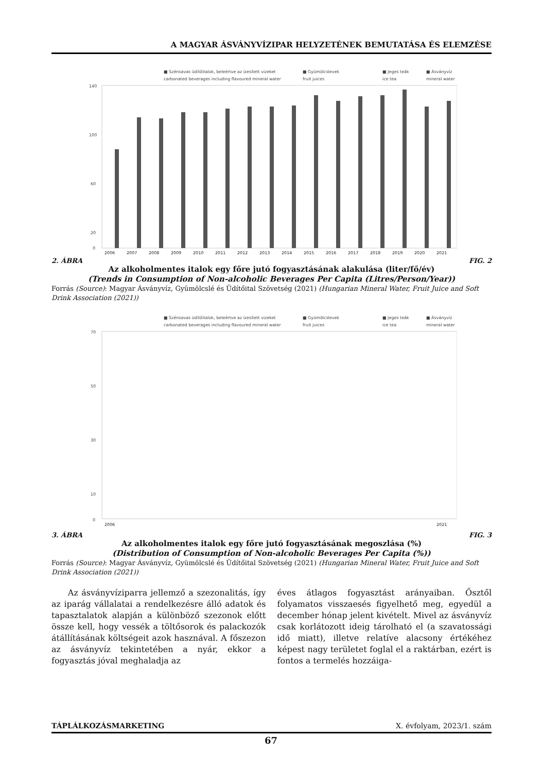A MAGYAR ÁSVÁNYVÍZIPAR HELYZETÉNEK BEMUTATÁSA ÉS ELEMZÉSE
■ Szénsavas üdítőitalok, beleértve az ízesített vizeket
■ Gyümölcslevek
■ Jeges teák
■ Ásványvíz
carbonated beverages including flavoured mineral water
fruit juices
ice tea
mineral water
140
100
60
20
0
2006
2007
2008
2009
2010
2011
2012
2013
2014
2015
2016
2017
2018
2019
2020
2021
2. ÁBRA FIG. 2
Az alkoholmentes italok egy főre jutó fogyasztásának alakulása (liter/fő/év)
(Trends in Consumption of Non-alcoholic Beverages Per Capita (Litres/Person/Year))
Forrás (Source): Magyar Ásványvíz, Gyümölcslé és Üdítőital Szövetség (2021) (Hungarian Mineral Water, Fruit Juice and Soft Drink Association (2021))
■ Szénsavas üdítőitalok, beleértve az ízesített vizeket
■ Gyümölcslevek
■ Jeges teák
■ Ásványvíz
carbonated beverages including flavoured mineral water
fruit juices
ice tea
mineral water
70
50
30
10
0
2006
2021
3. ÁBRA FIG. 3
Az alkoholmentes italok egy főre jutó fogyasztásának megoszlása (%)
(Distribution of Consumption of Non-alcoholic Beverages Per Capita (%))
Forrás (Source): Magyar Ásványvíz, Gyümölcslé és Üdítőital Szövetség (2021) (Hungarian Mineral Water, Fruit Juice and Soft Drink Association (2021))
Az ásványvíziparra jellemző a szezonalitás, így az iparág vállalatai a rendelkezésre álló adatok és tapasztalatok alapján a különböző szezonok előtt össze kell, hogy vessék a töltősorok és palackozók átállításának költségeit azok hasz­nával. A főszezon az ásványvíz tekintetében a nyár, ekkor a fogyasztás jóval meghaladja az
éves átlagos fogyasztást arányaiban. Ősztől folyamatos visszaesés figyelhető meg, egyedül a december hónap jelent kivételt. Mivel az ásványvíz csak korlátozott ideig tárolható el (a szavatossági idő miatt), illetve relatíve alacsony értékéhez képest nagy területet foglal el a raktárban, ezért is fontos a termelés hozzáiga-
TÁPLÁLKOZÁSMARKETING X. évfolyam, 2023/1. szám
67